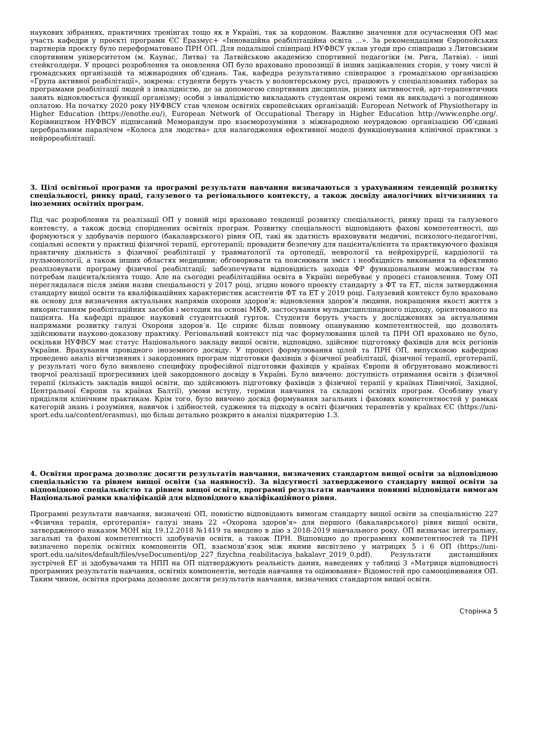наукових зібраннях, практичних тренінгах тощо як в Україні, так за кордоном. Важливе значення для осучаснення ОП має участь кафедри у проєкті програми ЄС Еразмус+ «Інноваційна реабілітаційна освіта ...». За рекомендаціями Європейських партнерів проєкту було переформатовано ПРН ОП. Для подальшої співпраці НУФВСУ уклав угоди про співпрацю з Литовським спортивним університетом (м. Каунас, Литва) та Латвійською академією спортивної педагогіки (м. Рига, Латвія). - інші стейкголдери. У процесі розроблення та оновлення ОП було враховано пропозиції й інших зацікавлених сторін, у тому числі й громадських організацій та міжнародних об’єднань. Так, кафедра результативно співпрацює з громадською організацією «Група активної реабілітації», зокрема: студенти беруть участь у волонтерському русі, працюють у спеціалізованих таборах за програмами реабілітації людей з інвалідністю, де за допомогою спортивних дисциплін, різних активностей, арт-терапевтичних занять відновлюється функції організму; особи з інвалідністю викладають студентам окремі теми як викладачі з погодинною оплатою. На початку 2020 року НУФВСУ став членом освітніх європейських організацій: European Network of Physiotherapy in Higher Education (https://enothe.eu/), European Network of Occupational Therapy in Higher Education http://www.enphe.org/. Керівництвом НУФВСУ підписаний Меморандум про взаєморозуміння з міжнародною неурядовою організацією Об’єднані церебральним паралічем «Колеса для людства» для налагодження ефективної моделі функціонування клінічної практики з нейрореабілітації.
3. Цілі освітньої програми та програмні результати навчання визначаються з урахуванням тенденцій розвитку спеціальності, ринку праці, галузевого та регіонального контексту, а також досвіду аналогічних вітчизняних та іноземних освітніх програм.
Під час розроблення та реалізації ОП у повній мірі враховано тенденції розвитку спеціальності, ринку праці та галузевого контексту, а також досвід споріднених освітніх програм. Розвитку спеціальності відповідають фахові компетентності, що формуються у здобувачів першого (бакалаврського) рівня ОП, такі як здатність враховувати медичні, психолого-педагогічні, соціальні аспекти у практиці фізичної терапії, ерготерапії; провадити безпечну для пацієнта/клієнта та практикуючого фахівця практичну діяльність з фізичної реабілітації у травматології та ортопедії, неврології та нейрохірургії, кардіології та пульмонології, а також інших областях медицини; обговорювати та пояснювати зміст і необхідність виконання та ефективно реалізовувати програму фізичної реабілітації; забезпечувати відповідність заходів ФР функціональним можливостям та потребам пацієнта/клієнта тощо. Але на сьогодні реабілітаційна освіта в Україні перебуває у процесі становлення. Тому ОП переглядалася після зміни назви спеціальності у 2017 році, згідно нового проекту стандарту з ФТ та ЕТ, після затвердження стандарту вищої освіти та кваліфікаційних характеристик асистентів ФТ та ЕТ у 2019 році. Галузевий контекст було враховано як основу для визначення актуальних напрямів охорони здоров’я: відновлення здоров’я людини, покращення якості життя з використанням реабілітаційних засобів і методик на основі МКФ, застосування мульдисциплінарного підходу, орієнтованого на пацієнта. На кафедрі працює науковий студентський гурток. Студенти беруть участь у дослідженнях за актуальними напрямами розвитку галузі Охорони здоров’я. Це сприяє більш повному опануванню компетентностей, що дозволять здійснювати науково-доказову практику. Регіональний контекст під час формулювання цілей та ПРН ОП враховано не було, оскільки НУФВСУ має статус Національного закладу вищої освіти, відповідно, здійснює підготовку фахівців для всіх регіонів України. Врахування провідного іноземного досвіду. У процесі формулювання цілей та ПРН ОП, випусковою кафедрою проведено аналіз вітчизняних і закордонних програм підготовки фахівців з фізичної реабілітації, фізичної терапії, ерготерапії, у результаті чого було виявлено специфіку професійної підготовки фахівців у країнах Європи й обґрунтовано можливості творчої реалізації прогресивних ідей закордонного досвіду в Україні. Було вивчено: доступність отримання освіти з фізичної терапії (кількість закладів вищої освіти, що здійснюють підготовку фахівців з фізичної терапії у країнах Північної, Західної, Центральної Європи та країнах Балтії), умови вступу, терміни навчання та складові освітніх програм. Особливу увагу приділяли клінічним практикам. Крім того, було вивчено досвід формування загальних і фахових компетентностей у рамках категорій знань і розуміння, навичок і здібностей, судження та підходу в освіті фізичних терапевтів у країнах ЄС (https://uni-sport.edu.ua/content/erasmus), що більш детально розкрито в аналізі підкритерію 1.3.
4. Освітня програма дозволяє досягти результатів навчання, визначених стандартом вищої освіти за відповідною спеціальністю та рівнем вищої освіти (за наявності). За відсутності затвердженого стандарту вищої освіти за відповідною спеціальністю та рівнем вищої освіти, програмні результати навчання повинні відповідати вимогам Національної рамки кваліфікацій для відповідного кваліфікаційного рівня.
Програмні результати навчання, визначені ОП, повністю відповідають вимогам стандарту вищої освіти за спеціальністю 227 «Фізична терапія, ерготерапія» галузі знань 22 «Охорона здоров’я» для першого (бакалаврського) рівня вищої освіти, затвердженого наказом МОН від 19.12.2018 №1419 та введено в дію з 2018-2019 навчального року. ОП визначає інтегральну, загальні та фахові компетентності здобувачів освіти, а також ПРН. Відповідно до програмних компетентностей та ПРН визначено перелік освітніх компонентів ОП, взаємозв’язок між якими висвітлено у матрицях 5 і 6 ОП (https://uni-sport.edu.ua/sites/default/files/vseDocumenti/op_227_fizychna_reabilitaciya_bakalavr_2019_0.pdf). Результати дистанційних зустрічей ЕГ зі здобувачами та НПП на ОП підтверджують реальність даних, наведених у таблиці 3 «Матриця відповідності програмних результатів навчання, освітніх компонентів, методів навчання та оцінювання» Відомостей про самооцінювання ОП. Таким чином, освітня програма дозволяє досягти результатів навчання, визначених стандартом вищої освіти.
Сторінка 5